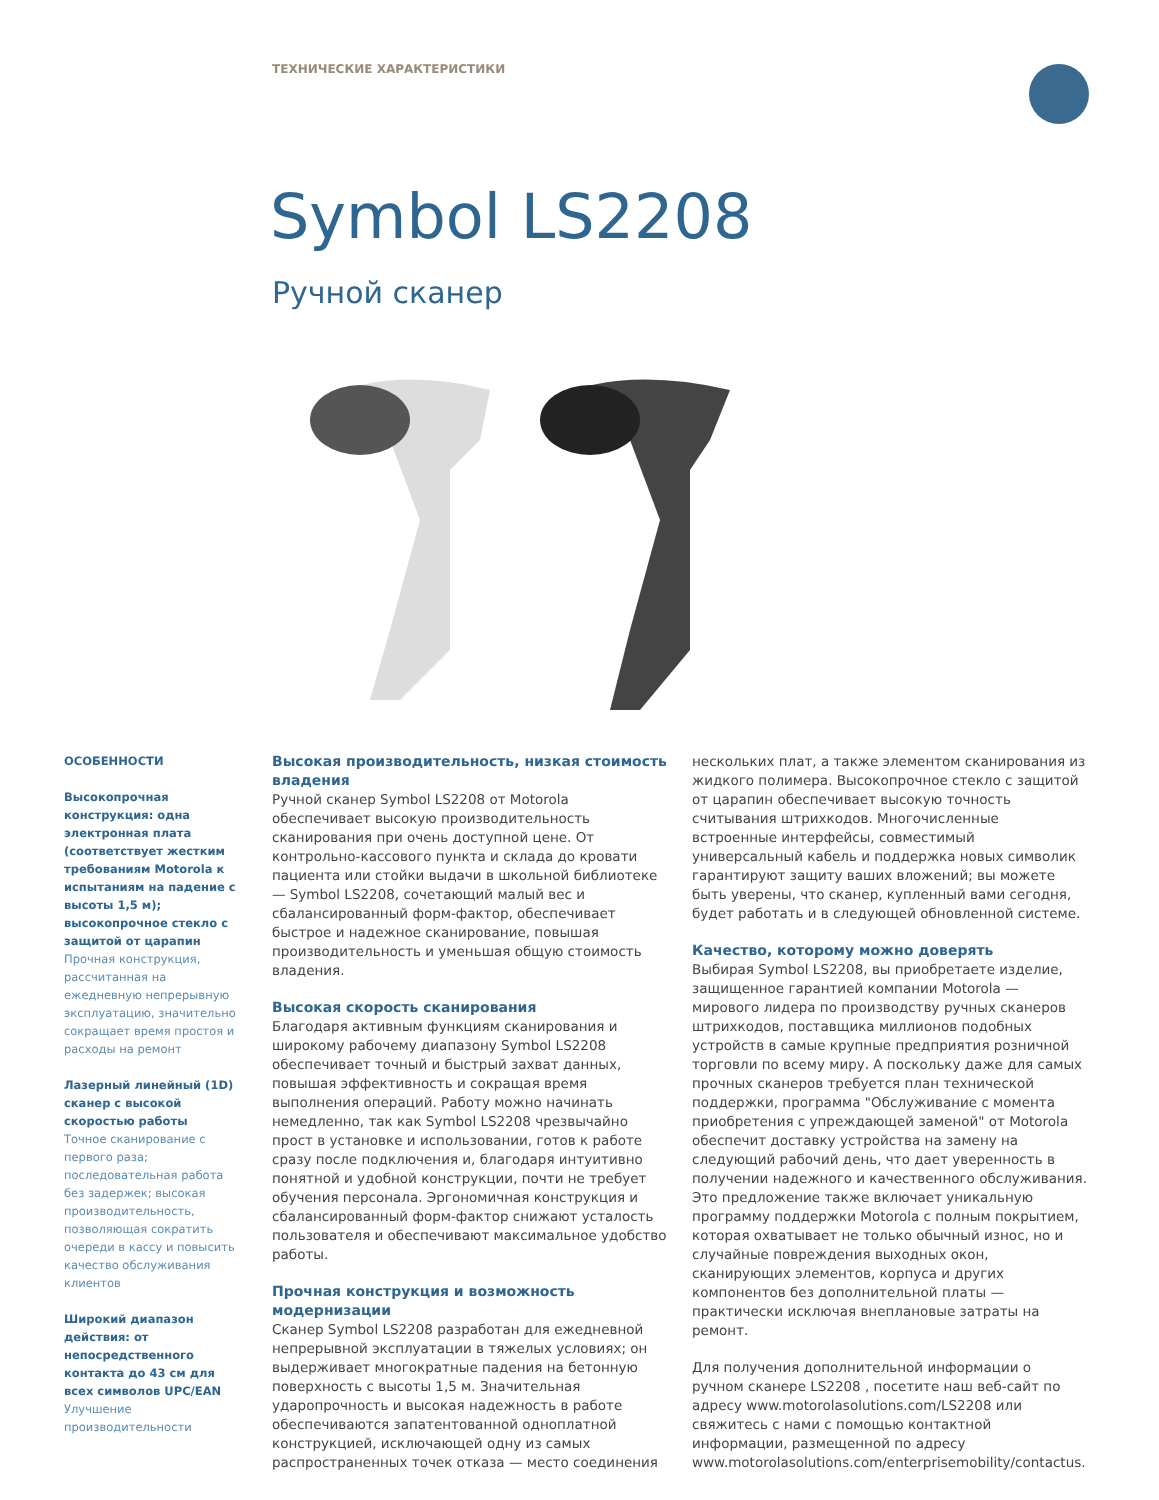ТЕХНИЧЕСКИЕ ХАРАКТЕРИСТИКИ
Symbol LS2208
Ручной сканер
ОСОБЕННОСТИ
Высокопрочная конструкция: одна электронная плата (соответствует жестким требованиям Motorola к испытаниям на падение с высоты 1,5 м); высокопрочное стекло с защитой от царапин
Прочная конструкция, рассчитанная на ежедневную непрерывную эксплуатацию, значительно сокращает время простоя и расходы на ремонт
Лазерный линейный (1D) сканер с высокой скоростью работы
Точное сканирование с первого раза; последовательная работа без задержек; высокая производительность, позволяющая сократить очереди в кассу и повысить качество обслуживания клиентов
Широкий диапазон действия: от непосредственного контакта до 43 см для всех символов UPC/EAN
Улучшение производительности
Высокая производительность, низкая стоимость владения
Ручной сканер Symbol LS2208 от Motorola обеспечивает высокую производительность сканирования при очень доступной цене. От контрольно-кассового пункта и склада до кровати пациента или стойки выдачи в школьной библиотеке — Symbol LS2208, сочетающий малый вес и сбалансированный форм-фактор, обеспечивает быстрое и надежное сканирование, повышая производительность и уменьшая общую стоимость владения.
Высокая скорость сканирования
Благодаря активным функциям сканирования и широкому рабочему диапазону Symbol LS2208 обеспечивает точный и быстрый захват данных, повышая эффективность и сокращая время выполнения операций. Работу можно начинать немедленно, так как Symbol LS2208 чрезвычайно прост в установке и использовании, готов к работе сразу после подключения и, благодаря интуитивно понятной и удобной конструкции, почти не требует обучения персонала. Эргономичная конструкция и сбалансированный форм-фактор снижают усталость пользователя и обеспечивают максимальное удобство работы.
Прочная конструкция и возможность модернизации
Сканер Symbol LS2208 разработан для ежедневной непрерывной эксплуатации в тяжелых условиях; он выдерживает многократные падения на бетонную поверхность с высоты 1,5 м. Значительная ударопрочность и высокая надежность в работе обеспечиваются запатентованной одноплатной конструкцией, исключающей одну из самых распространенных точек отказа — место соединения
нескольких плат, а также элементом сканирования из жидкого полимера. Высокопрочное стекло с защитой от царапин обеспечивает высокую точность считывания штрихкодов. Многочисленные встроенные интерфейсы, совместимый универсальный кабель и поддержка новых символик гарантируют защиту ваших вложений; вы можете быть уверены, что сканер, купленный вами сегодня, будет работать и в следующей обновленной системе.
Качество, которому можно доверять
Выбирая Symbol LS2208, вы приобретаете изделие, защищенное гарантией компании Motorola — мирового лидера по производству ручных сканеров штрихкодов, поставщика миллионов подобных устройств в самые крупные предприятия розничной торговли по всему миру. А поскольку даже для самых прочных сканеров требуется план технической поддержки, программа "Обслуживание с момента приобретения с упреждающей заменой" от Motorola обеспечит доставку устройства на замену на следующий рабочий день, что дает уверенность в получении надежного и качественного обслуживания. Это предложение также включает уникальную программу поддержки Motorola с полным покрытием, которая охватывает не только обычный износ, но и случайные повреждения выходных окон, сканирующих элементов, корпуса и других компонентов без дополнительной платы — практически исключая внеплановые затраты на ремонт.
Для получения дополнительной информации о ручном сканере LS2208 , посетите наш веб-сайт по адресу www.motorolasolutions.com/LS2208 или свяжитесь с нами с помощью контактной информации, размещенной по адресу www.motorolasolutions.com/enterprisemobility/contactus.